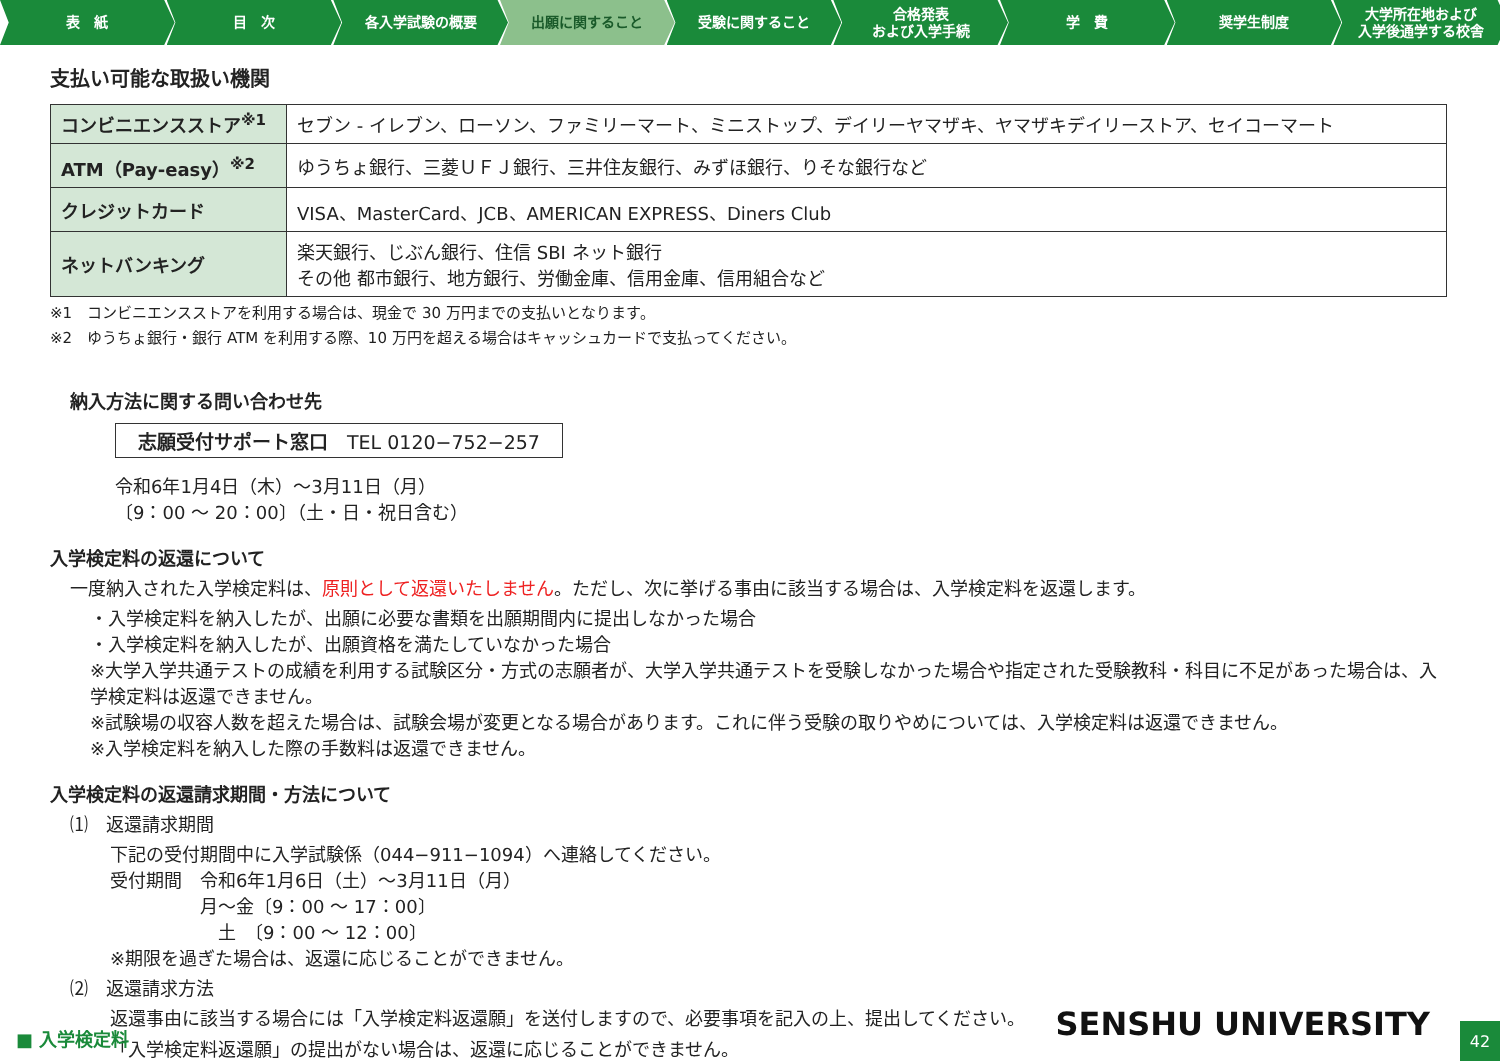表　紙 目　次 各入学試験の概要 出願に関すること 受験に関すること 合格発表
および入学手続
学　費 奨学生制度 大学所在地および
入学後通学する校舎
支払い可能な取扱い機関
| コンビニエンスストア<sup>※1</sup> | セブン - イレブン、ローソン、ファミリーマート、ミニストップ、デイリーヤマザキ、ヤマザキデイリーストア、セイコーマート |
| ATM（Pay-easy）<sup>※2</sup> | ゆうちょ銀行、三菱ＵＦＪ銀行、三井住友銀行、みずほ銀行、りそな銀行など |
| クレジットカード | VISA、MasterCard、JCB、AMERICAN EXPRESS、Diners Club |
| ネットバンキング | 楽天銀行、じぶん銀行、住信 SBI ネット銀行 その他 都市銀行、地方銀行、労働金庫、信用金庫、信用組合など |
※1　コンビニエンスストアを利用する場合は、現金で 30 万円までの支払いとなります。
※2　ゆうちょ銀行・銀行 ATM を利用する際、10 万円を超える場合はキャッシュカードで支払ってください。
納入方法に関する問い合わせ先
志願受付サポート窓口　TEL 0120−752−257
令和6年1月4日（木）～3月11日（月）
〔9：00 ～ 20：00〕（土・日・祝日含む）
入学検定料の返還について
一度納入された入学検定料は、原則として返還いたしません。ただし、次に挙げる事由に該当する場合は、入学検定料を返還します。
・入学検定料を納入したが、出願に必要な書類を出願期間内に提出しなかった場合
・入学検定料を納入したが、出願資格を満たしていなかった場合
※大学入学共通テストの成績を利用する試験区分・方式の志願者が、大学入学共通テストを受験しなかった場合や指定された受験教科・科目に不足があった場合は、入学検定料は返還できません。
※試験場の収容人数を超えた場合は、試験会場が変更となる場合があります。これに伴う受験の取りやめについては、入学検定料は返還できません。
※入学検定料を納入した際の手数料は返還できません。
入学検定料の返還請求期間・方法について
⑴　返還請求期間
下記の受付期間中に入学試験係（044−911−1094）へ連絡してください。
受付期間　令和6年1月6日（土）～3月11日（月）
　　　　　月～金〔9：00 ～ 17：00〕
　　　　　　土　〔9：00 ～ 12：00〕
※期限を過ぎた場合は、返還に応じることができません。
⑵　返還請求方法
返還事由に該当する場合には「入学検定料返還願」を送付しますので、必要事項を記入の上、提出してください。
「入学検定料返還願」の提出がない場合は、返還に応じることができません。
■ 入学検定料 SENSHU UNIVERSITY
42